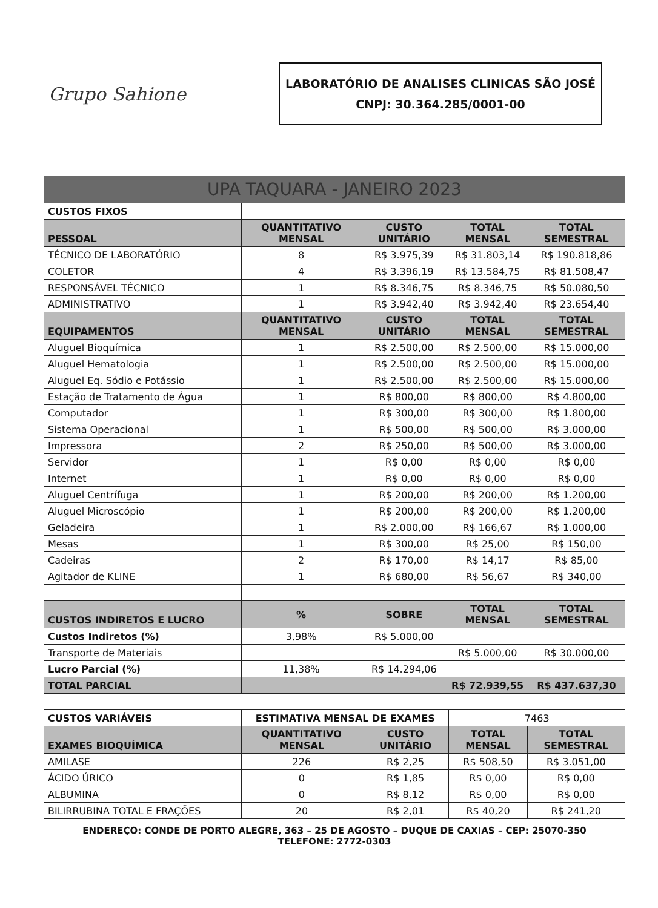Grupo Sahione
LABORATÓRIO DE ANALISES CLINICAS SÃO JOSÉ
CNPJ: 30.364.285/0001-00
UPA TAQUARA - JANEIRO 2023
| CUSTOS FIXOS | | | | |
| PESSOAL | QUANTITATIVO MENSAL | CUSTO UNITÁRIO | TOTAL MENSAL | TOTAL SEMESTRAL |
| TÉCNICO DE LABORATÓRIO | 8 | R$ 3.975,39 | R$ 31.803,14 | R$ 190.818,86 |
| COLETOR | 4 | R$ 3.396,19 | R$ 13.584,75 | R$ 81.508,47 |
| RESPONSÁVEL TÉCNICO | 1 | R$ 8.346,75 | R$ 8.346,75 | R$ 50.080,50 |
| ADMINISTRATIVO | 1 | R$ 3.942,40 | R$ 3.942,40 | R$ 23.654,40 |
| EQUIPAMENTOS | QUANTITATIVO MENSAL | CUSTO UNITÁRIO | TOTAL MENSAL | TOTAL SEMESTRAL |
| Aluguel Bioquímica | 1 | R$ 2.500,00 | R$ 2.500,00 | R$ 15.000,00 |
| Aluguel Hematologia | 1 | R$ 2.500,00 | R$ 2.500,00 | R$ 15.000,00 |
| Aluguel Eq. Sódio e Potássio | 1 | R$ 2.500,00 | R$ 2.500,00 | R$ 15.000,00 |
| Estação de Tratamento de Água | 1 | R$ 800,00 | R$ 800,00 | R$ 4.800,00 |
| Computador | 1 | R$ 300,00 | R$ 300,00 | R$ 1.800,00 |
| Sistema Operacional | 1 | R$ 500,00 | R$ 500,00 | R$ 3.000,00 |
| Impressora | 2 | R$ 250,00 | R$ 500,00 | R$ 3.000,00 |
| Servidor | 1 | R$ 0,00 | R$ 0,00 | R$ 0,00 |
| Internet | 1 | R$ 0,00 | R$ 0,00 | R$ 0,00 |
| Aluguel Centrífuga | 1 | R$ 200,00 | R$ 200,00 | R$ 1.200,00 |
| Aluguel Microscópio | 1 | R$ 200,00 | R$ 200,00 | R$ 1.200,00 |
| Geladeira | 1 | R$ 2.000,00 | R$ 166,67 | R$ 1.000,00 |
| Mesas | 1 | R$ 300,00 | R$ 25,00 | R$ 150,00 |
| Cadeiras | 2 | R$ 170,00 | R$ 14,17 | R$ 85,00 |
| Agitador de KLINE | 1 | R$ 680,00 | R$ 56,67 | R$ 340,00 |
| CUSTOS INDIRETOS E LUCRO | % | SOBRE | TOTAL MENSAL | TOTAL SEMESTRAL |
| Custos Indiretos (%) | 3,98% | R$ 5.000,00 | | |
| Transporte de Materiais | | | R$ 5.000,00 | R$ 30.000,00 |
| Lucro Parcial (%) | 11,38% | R$ 14.294,06 | | |
| TOTAL PARCIAL | | | R$ 72.939,55 | R$ 437.637,30 |
| CUSTOS VARIÁVEIS | ESTIMATIVA MENSAL DE EXAMES | | 7463 | |
| EXAMES BIOQUÍMICA | QUANTITATIVO MENSAL | CUSTO UNITÁRIO | TOTAL MENSAL | TOTAL SEMESTRAL |
| AMILASE | 226 | R$ 2,25 | R$ 508,50 | R$ 3.051,00 |
| ÁCIDO ÚRICO | 0 | R$ 1,85 | R$ 0,00 | R$ 0,00 |
| ALBUMINA | 0 | R$ 8,12 | R$ 0,00 | R$ 0,00 |
| BILIRRUBINA TOTAL E FRAÇÕES | 20 | R$ 2,01 | R$ 40,20 | R$ 241,20 |
ENDEREÇO: CONDE DE PORTO ALEGRE, 363 – 25 DE AGOSTO – DUQUE DE CAXIAS – CEP: 25070-350
TELEFONE: 2772-0303